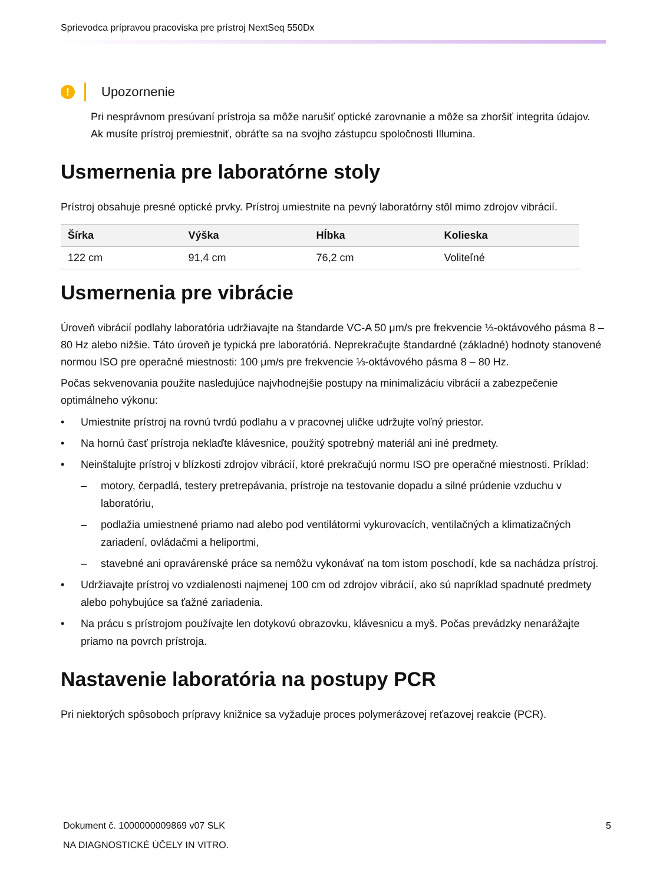Sprievodca prípravou pracoviska pre prístroj NextSeq 550Dx
!
Upozornenie
Pri nesprávnom presúvaní prístroja sa môže narušiť optické zarovnanie a môže sa zhoršiť integrita údajov. Ak musíte prístroj premiestniť, obráťte sa na svojho zástupcu spoločnosti Illumina.
Usmernenia pre laboratórne stoly
Prístroj obsahuje presné optické prvky. Prístroj umiestnite na pevný laboratórny stôl mimo zdrojov vibrácií.
| Šírka | Výška | Hĺbka | Kolieska |
| --- | --- | --- | --- |
| 122 cm | 91,4 cm | 76,2 cm | Voliteľné |
Usmernenia pre vibrácie
Úroveň vibrácií podlahy laboratória udržiavajte na štandarde VC-A 50 μm/s pre frekvencie ⅓-oktávového pásma 8 – 80 Hz alebo nižšie. Táto úroveň je typická pre laboratóriá. Neprekračujte štandardné (základné) hodnoty stanovené normou ISO pre operačné miestnosti: 100 μm/s pre frekvencie ⅓-oktávového pásma 8 – 80 Hz.
Počas sekvenovania použite nasledujúce najvhodnejšie postupy na minimalizáciu vibrácií a zabezpečenie optimálneho výkonu:
• Umiestnite prístroj na rovnú tvrdú podlahu a v pracovnej uličke udržujte voľný priestor.
• Na hornú časť prístroja neklaďte klávesnice, použitý spotrebný materiál ani iné predmety.
• Neinštalujte prístroj v blízkosti zdrojov vibrácií, ktoré prekračujú normu ISO pre operačné miestnosti. Príklad:
– motory, čerpadlá, testery pretrepávania, prístroje na testovanie dopadu a silné prúdenie vzduchu v laboratóriu,
– podlažia umiestnené priamo nad alebo pod ventilátormi vykurovacích, ventilačných a klimatizačných zariadení, ovládačmi a heliportmi,
– stavebné ani opravárenské práce sa nemôžu vykonávať na tom istom poschodí, kde sa nachádza prístroj.
• Udržiavajte prístroj vo vzdialenosti najmenej 100 cm od zdrojov vibrácií, ako sú napríklad spadnuté predmety alebo pohybujúce sa ťažné zariadenia.
• Na prácu s prístrojom používajte len dotykovú obrazovku, klávesnicu a myš. Počas prevádzky nenarážajte priamo na povrch prístroja.
Nastavenie laboratória na postupy PCR
Pri niektorých spôsoboch prípravy knižnice sa vyžaduje proces polymerázovej reťazovej reakcie (PCR).
Dokument č. 1000000009869 v07 SLK
NA DIAGNOSTICKÉ ÚČELY IN VITRO.
5